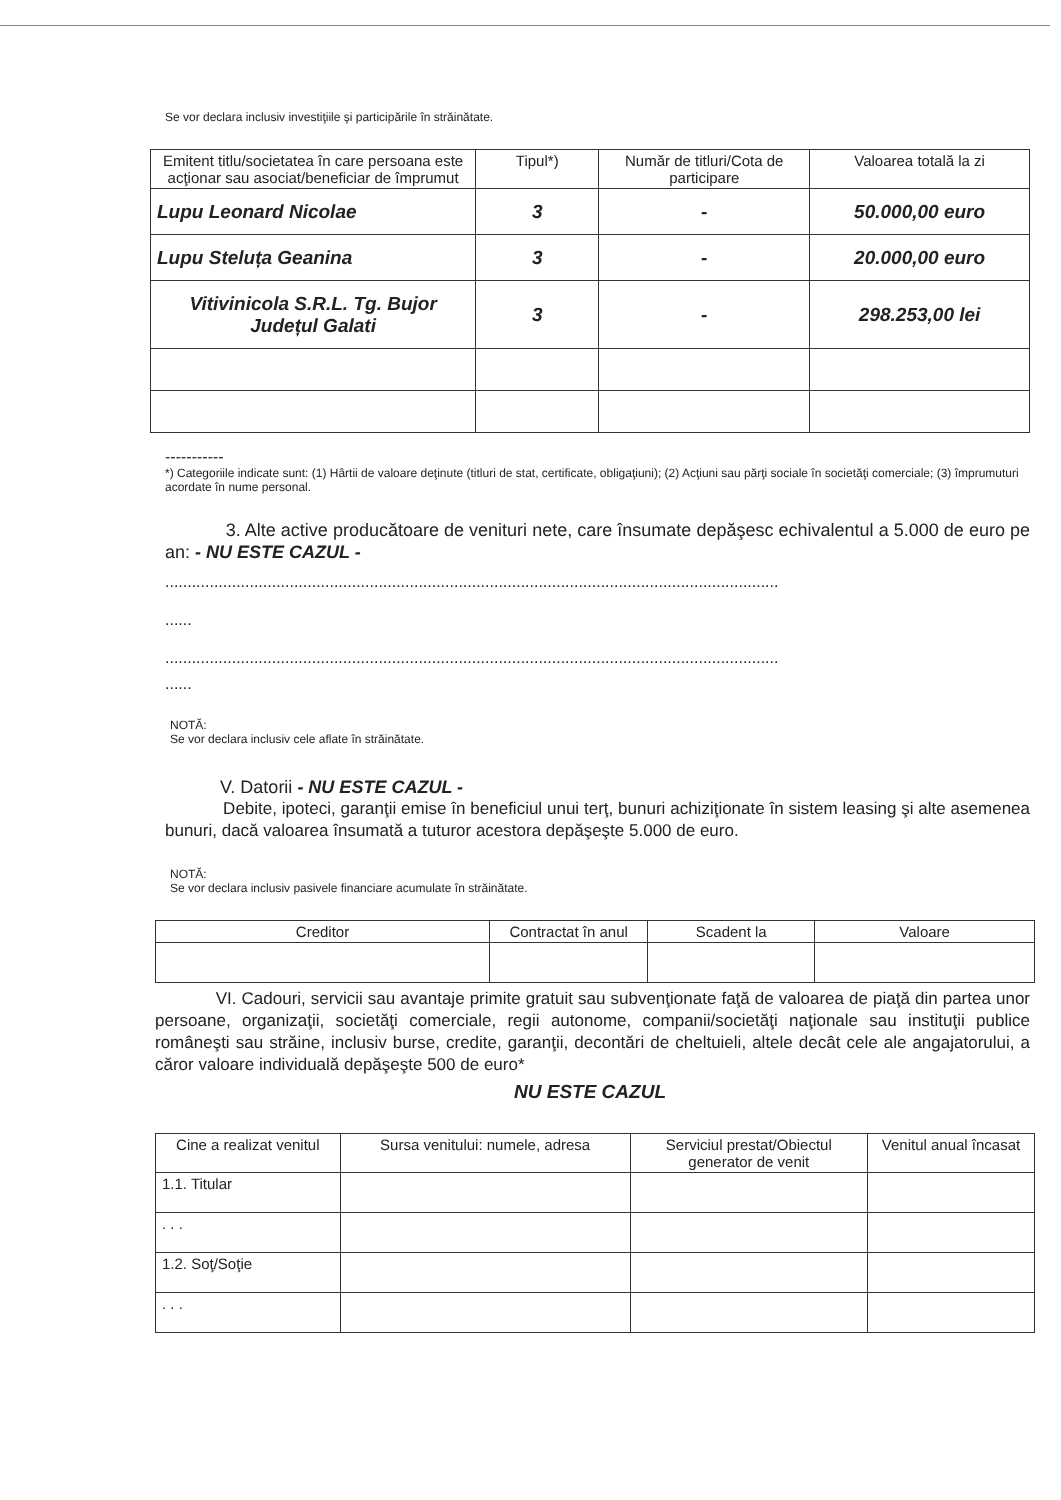Se vor declara inclusiv investiţiile şi participările în străinătate.
| Emitent titlu/societatea în care persoana este acţionar sau asociat/beneficiar de împrumut | Tipul*) | Număr de titluri/Cota de participare | Valoarea totală la zi |
| --- | --- | --- | --- |
| Lupu Leonard Nicolae | 3 | - | 50.000,00 euro |
| Lupu Steluța Geanina | 3 | - | 20.000,00 euro |
| Vitivinicola S.R.L. Tg. Bujor Județul Galati | 3 | - | 298.253,00 lei |
-----------
*) Categoriile indicate sunt: (1) Hârtii de valoare deţinute (titluri de stat, certificate, obligaţiuni); (2) Acţiuni sau părţi sociale în societăţi comerciale; (3) împrumuturi acordate în nume personal.
3. Alte active producătoare de venituri nete, care însumate depăşesc echivalentul a 5.000 de euro pe an: - NU ESTE CAZUL -
..........................................................................................................................................
......
..........................................................................................................................................
......
NOTĂ:
Se vor declara inclusiv cele aflate în străinătate.
V. Datorii - NU ESTE CAZUL -
Debite, ipoteci, garanţii emise în beneficiul unui terţ, bunuri achiziţionate în sistem leasing şi alte asemenea bunuri, dacă valoarea însumată a tuturor acestora depăşeşte 5.000 de euro.
NOTĂ:
Se vor declara inclusiv pasivele financiare acumulate în străinătate.
| Creditor | Contractat în anul | Scadent la | Valoare |
| --- | --- | --- | --- |
VI. Cadouri, servicii sau avantaje primite gratuit sau subvenţionate faţă de valoarea de piaţă din partea unor persoane, organizaţii, societăţi comerciale, regii autonome, companii/societăţi naţionale sau instituţii publice româneşti sau străine, inclusiv burse, credite, garanţii, decontări de cheltuieli, altele decât cele ale angajatorului, a căror valoare individuală depăşeşte 500 de euro*
NU ESTE CAZUL
| Cine a realizat venitul | Sursa venitului: numele, adresa | Serviciul prestat/Obiectul generator de venit | Venitul anual încasat |
| --- | --- | --- | --- |
| 1.1. Titular | | | |
| . . . | | | |
| 1.2. Soţ/Soţie | | | |
| . . . | | | |